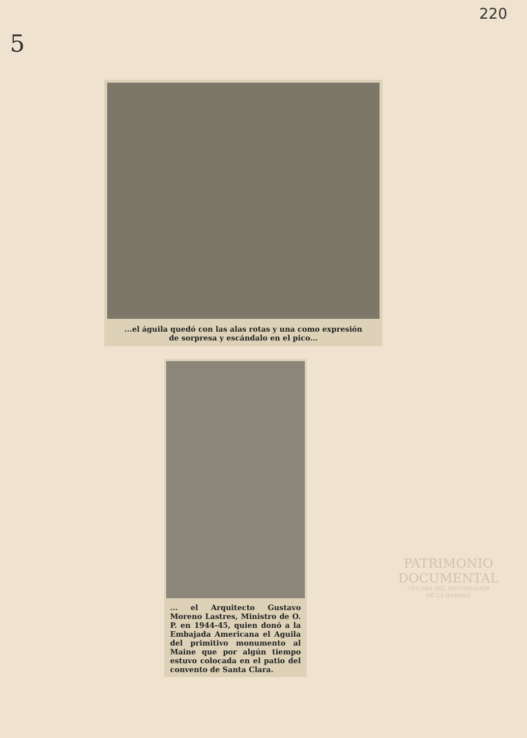220
5
...el águila quedó con las alas rotas y una como expresión
de sorpresa y escándalo en el pico...
... el Arquitecto Gustavo Moreno Lastres, Ministro de O. P. en 1944-45, quien donó a la Embajada Americana el Aguila del primitivo monumento al Maine que por algún tiempo estuvo colocada en el patio del convento de Santa Clara.
PATRIMONIO
DOCUMENTAL
OFICINA DEL HISTORIADOR
DE LA HABANA